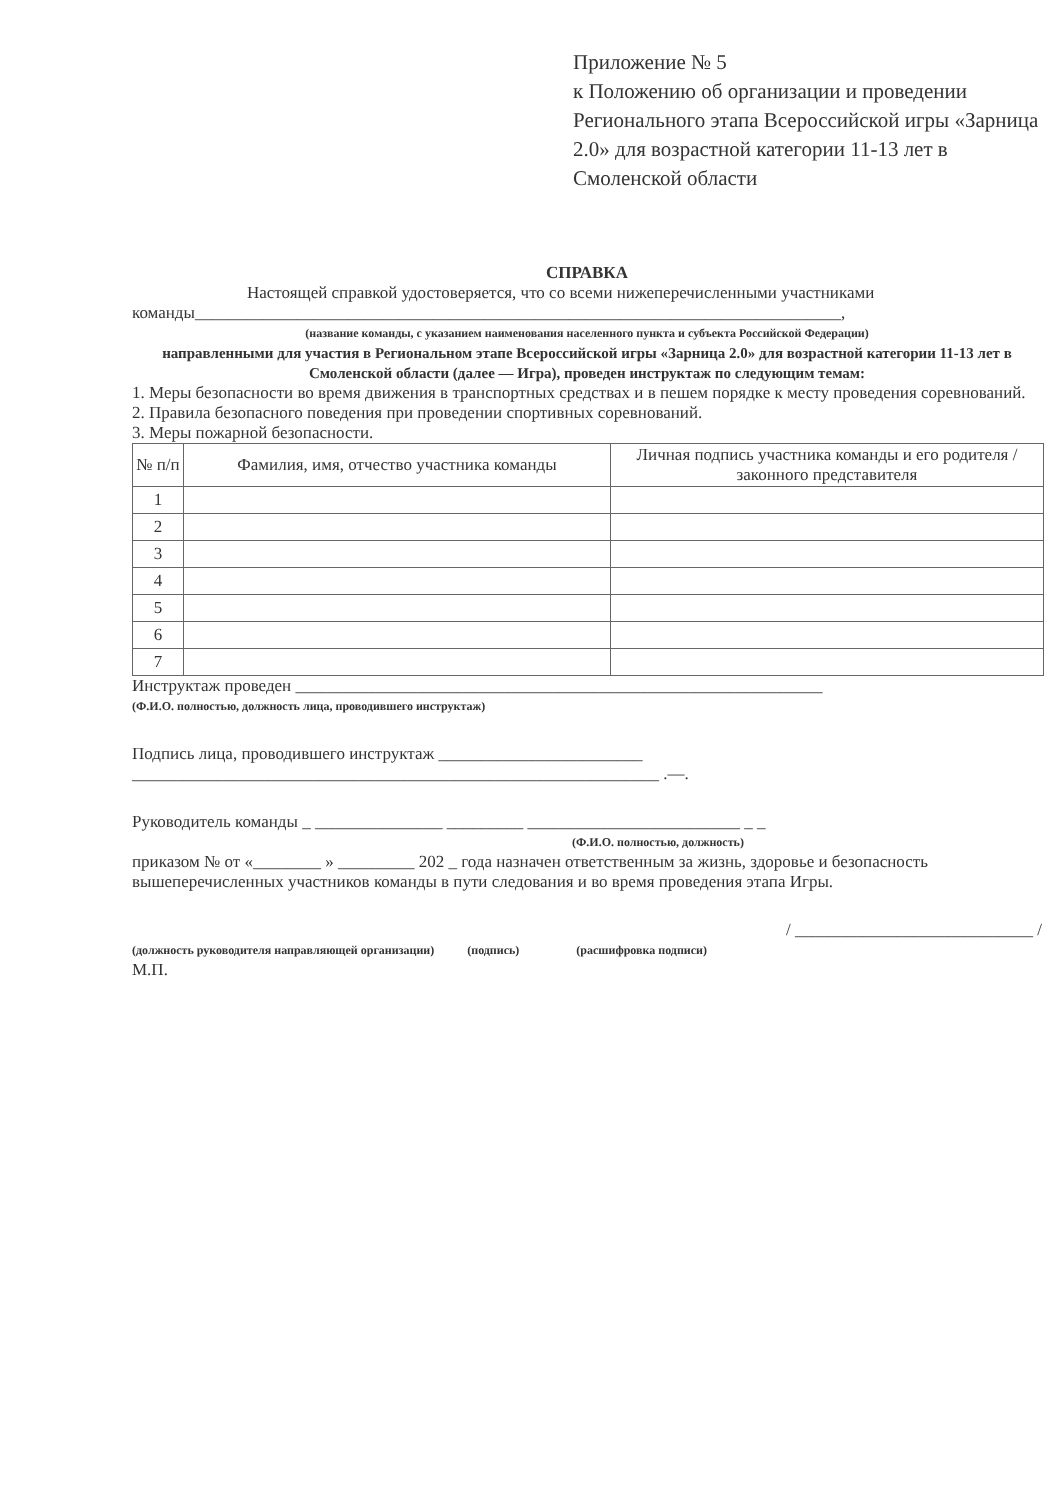Приложение № 5
к Положению об организации и проведении Регионального этапа Всероссийской игры «Зарница 2.0» для возрастной категории 11-13 лет в Смоленской области
СПРАВКА
Настоящей справкой удостоверяется, что со всеми нижеперечисленными участниками команды____________________________________________________________________________,
(название команды, с указанием наименования населенного пункта и субъекта Российской Федерации)
направленными для участия в Региональном этапе Всероссийской игры «Зарница 2.0» для возрастной категории 11-13 лет в Смоленской области (далее — Игра), проведен инструктаж по следующим темам:
1. Меры безопасности во время движения в транспортных средствах и в пешем порядке к месту проведения соревнований.
2. Правила безопасного поведения при проведении спортивных соревнований.
3. Меры пожарной безопасности.
| № п/п | Фамилия, имя, отчество участника команды | Личная подпись участника команды и его родителя / законного представителя |
| --- | --- | --- |
| 1 | | |
| 2 | | |
| 3 | | |
| 4 | | |
| 5 | | |
| 6 | | |
| 7 | | |
Инструктаж проведен ______________________________________________________________
(Ф.И.О. полностью, должность лица, проводившего инструктаж)
Подпись лица, проводившего инструктаж ________________________
______________________________________________________________ .—.
Руководитель команды _ _______________ _________ _________________________ _ _
(Ф.И.О. полностью, должность)
приказом № от «________ » _________ 202 _ года назначен ответственным за жизнь, здоровье и безопасность вышеперечисленных участников команды в пути следования и во время проведения этапа Игры.
/ ____________________________ /
(должность руководителя направляющей организации) (подпись) (расшифровка подписи)
М.П.